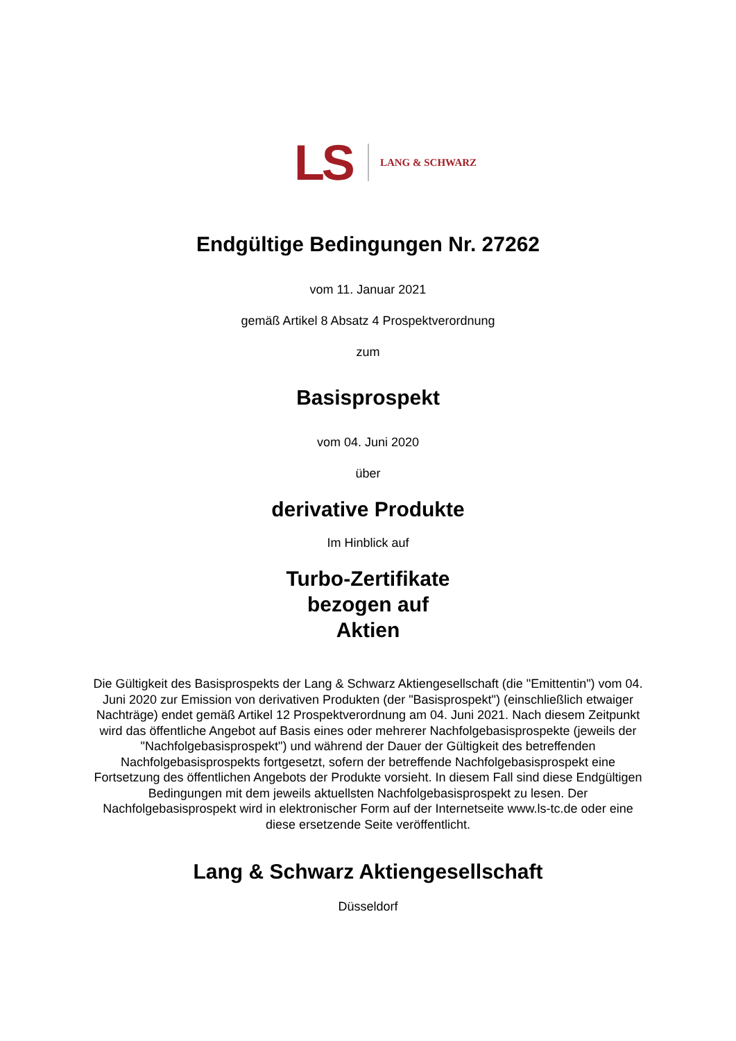LS LANG & SCHWARZ
Endgültige Bedingungen Nr. 27262
vom 11. Januar 2021
gemäß Artikel 8 Absatz 4 Prospektverordnung
zum
Basisprospekt
vom 04. Juni 2020
über
derivative Produkte
Im Hinblick auf
Turbo-Zertifikate
bezogen auf
Aktien
Die Gültigkeit des Basisprospekts der Lang & Schwarz Aktiengesellschaft (die "Emittentin") vom 04. Juni 2020 zur Emission von derivativen Produkten (der "Basisprospekt") (einschließlich etwaiger Nachträge) endet gemäß Artikel 12 Prospektverordnung am 04. Juni 2021. Nach diesem Zeitpunkt wird das öffentliche Angebot auf Basis eines oder mehrerer Nachfolgebasisprospekte (jeweils der "Nachfolgebasisprospekt") und während der Dauer der Gültigkeit des betreffenden Nachfolgebasisprospekts fortgesetzt, sofern der betreffende Nachfolgebasisprospekt eine Fortsetzung des öffentlichen Angebots der Produkte vorsieht. In diesem Fall sind diese Endgültigen Bedingungen mit dem jeweils aktuellsten Nachfolgebasisprospekt zu lesen. Der Nachfolgebasisprospekt wird in elektronischer Form auf der Internetseite www.ls-tc.de oder eine diese ersetzende Seite veröffentlicht.
Lang & Schwarz Aktiengesellschaft
Düsseldorf